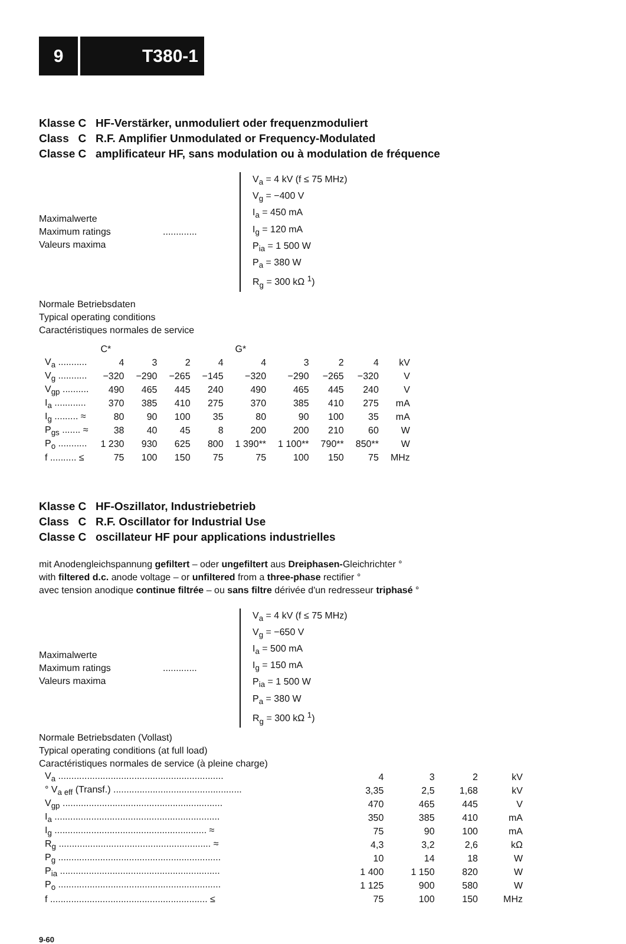9 T380-1
Klasse C HF-Verstärker, unmoduliert oder frequenzmoduliert
Class C R.F. Amplifier Unmodulated or Frequency-Modulated
Classe C amplificateur HF, sans modulation ou à modulation de fréquence
Maximalwerte
Maximum ratings
Valeurs maxima
.............
V<sub>a</sub> = 4 kV (f ≤ 75 MHz)
V<sub>g</sub> = −400 V
I<sub>a</sub> = 450 mA
I<sub>g</sub> = 120 mA
P<sub>ia</sub> = 1 500 W
P<sub>a</sub> = 380 W
R<sub>g</sub> = 300 kΩ <sup>1</sup>)
Normale Betriebsdaten
Typical operating conditions
Caractéristiques normales de service
| | C* | | | | G* | | | | |
| V<sub>a</sub> ........... | 4 | 3 | 2 | 4 | 4 | 3 | 2 | 4 | kV |
| V<sub>g</sub> ........... | −320 | −290 | −265 | −145 | −320 | −290 | −265 | −320 | V |
| V<sub>gp</sub> .......... | 490 | 465 | 445 | 240 | 490 | 465 | 445 | 240 | V |
| I<sub>a</sub> ............ | 370 | 385 | 410 | 275 | 370 | 385 | 410 | 275 | mA |
| I<sub>g</sub> ......... ≈ | 80 | 90 | 100 | 35 | 80 | 90 | 100 | 35 | mA |
| P<sub>gs</sub> ....... ≈ | 38 | 40 | 45 | 8 | 200 | 200 | 210 | 60 | W |
| P<sub>o</sub> ........... | 1 230 | 930 | 625 | 800 | 1 390** | 1 100** | 790** | 850** | W |
| f .......... ≤ | 75 | 100 | 150 | 75 | 75 | 100 | 150 | 75 | MHz |
Klasse C HF-Oszillator, Industriebetrieb
Class C R.F. Oscillator for Industrial Use
Classe C oscillateur HF pour applications industrielles
mit Anodengleichspannung gefiltert – oder ungefiltert aus Dreiphasen-Gleichrichter °
with filtered d.c. anode voltage – or unfiltered from a three-phase rectifier °
avec tension anodique continue filtrée – ou sans filtre dérivée d'un redresseur triphasé °
Maximalwerte
Maximum ratings
Valeurs maxima
.............
V<sub>a</sub> = 4 kV (f ≤ 75 MHz)
V<sub>g</sub> = −650 V
I<sub>a</sub> = 500 mA
I<sub>g</sub> = 150 mA
P<sub>ia</sub> = 1 500 W
P<sub>a</sub> = 380 W
R<sub>g</sub> = 300 kΩ <sup>1</sup>)
Normale Betriebsdaten (Vollast)
Typical operating conditions (at full load)
Caractéristiques normales de service (à pleine charge)
| V<sub>a</sub> ............................................................... | 4 | 3 | 2 | kV |
| ° V<sub>a eff</sub> (Transf.) ................................................. | 3,35 | 2,5 | 1,68 | kV |
| V<sub>gp</sub> ............................................................. | 470 | 465 | 445 | V |
| I<sub>a</sub> ............................................................... | 350 | 385 | 410 | mA |
| I<sub>g</sub> .......................................................... ≈ | 75 | 90 | 100 | mA |
| R<sub>g</sub> .......................................................... ≈ | 4,3 | 3,2 | 2,6 | kΩ |
| P<sub>g</sub> .............................................................. | 10 | 14 | 18 | W |
| P<sub>ia</sub> ............................................................. | 1 400 | 1 150 | 820 | W |
| P<sub>o</sub> .............................................................. | 1 125 | 900 | 580 | W |
| f ............................................................ ≤ | 75 | 100 | 150 | MHz |
9-60